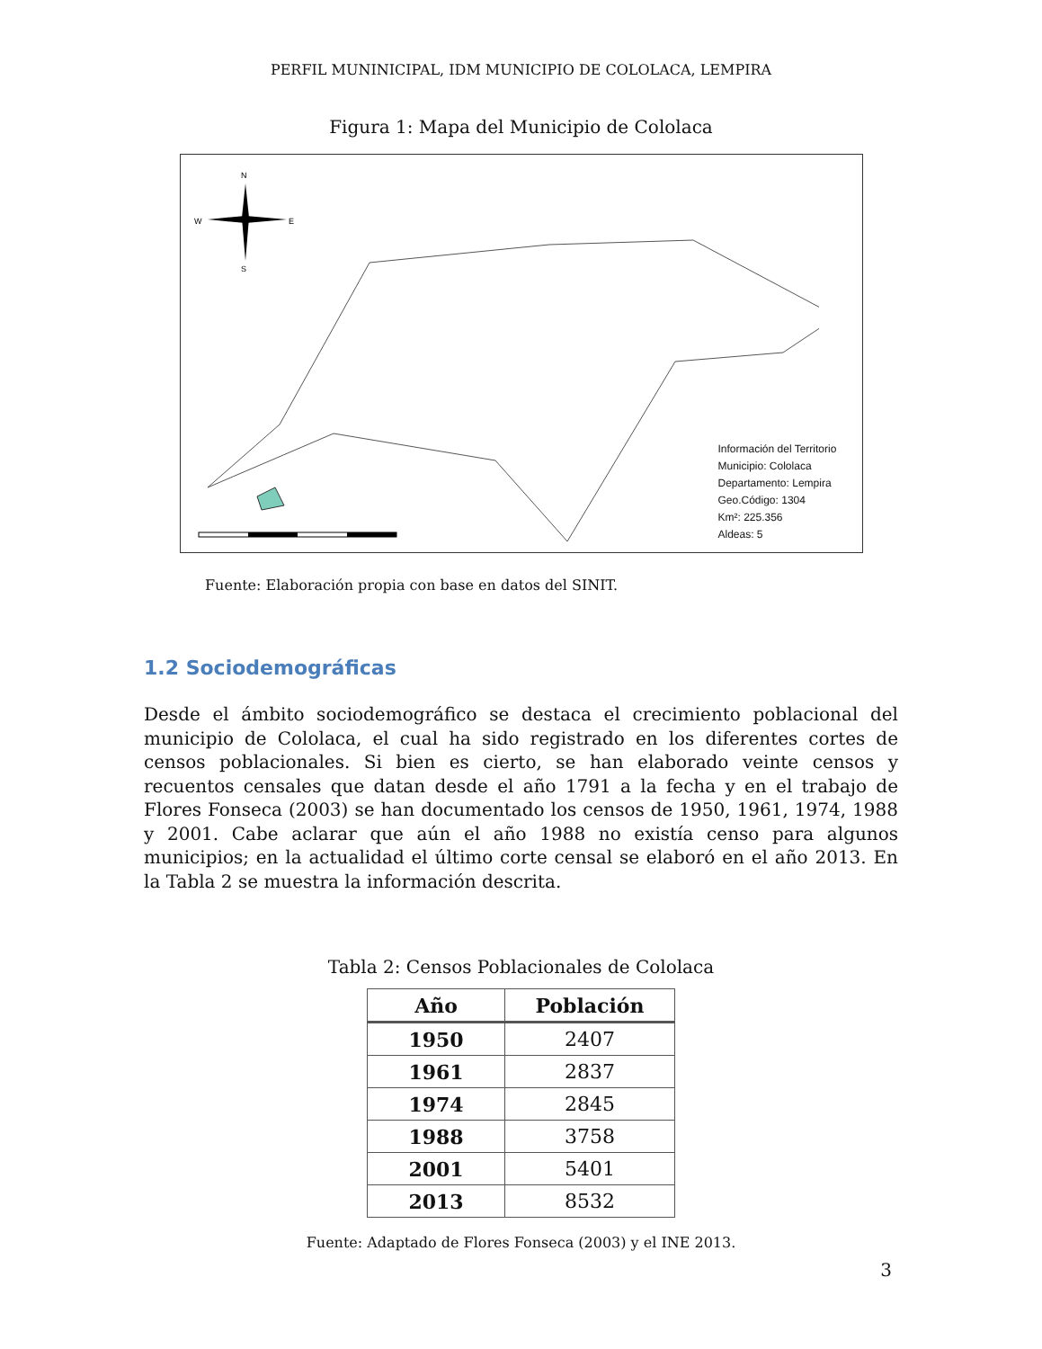PERFIL MUNINICIPAL, IDM MUNICIPIO DE COLOLACA, LEMPIRA
Figura 1: Mapa del Municipio de Cololaca
N
W
E
S
Información del Territorio
Municipio: Cololaca
Departamento: Lempira
Geo.Código: 1304
Km²: 225.356
Aldeas: 5
Fuente: Elaboración propia con base en datos del SINIT.
1.2 Sociodemográficas
Desde el ámbito sociodemográfico se destaca el crecimiento poblacional del municipio de Cololaca, el cual ha sido registrado en los diferentes cortes de censos poblacionales. Si bien es cierto, se han elaborado veinte censos y recuentos censales que datan desde el año 1791 a la fecha y en el trabajo de Flores Fonseca (2003) se han documentado los censos de 1950, 1961, 1974, 1988 y 2001. Cabe aclarar que aún el año 1988 no existía censo para algunos municipios; en la actualidad el último corte censal se elaboró en el año 2013. En la Tabla 2 se muestra la información descrita.
Tabla 2: Censos Poblacionales de Cololaca
| Año | Población |
| --- | --- |
| 1950 | 2407 |
| 1961 | 2837 |
| 1974 | 2845 |
| 1988 | 3758 |
| 2001 | 5401 |
| 2013 | 8532 |
Fuente: Adaptado de Flores Fonseca (2003) y el INE 2013.
3